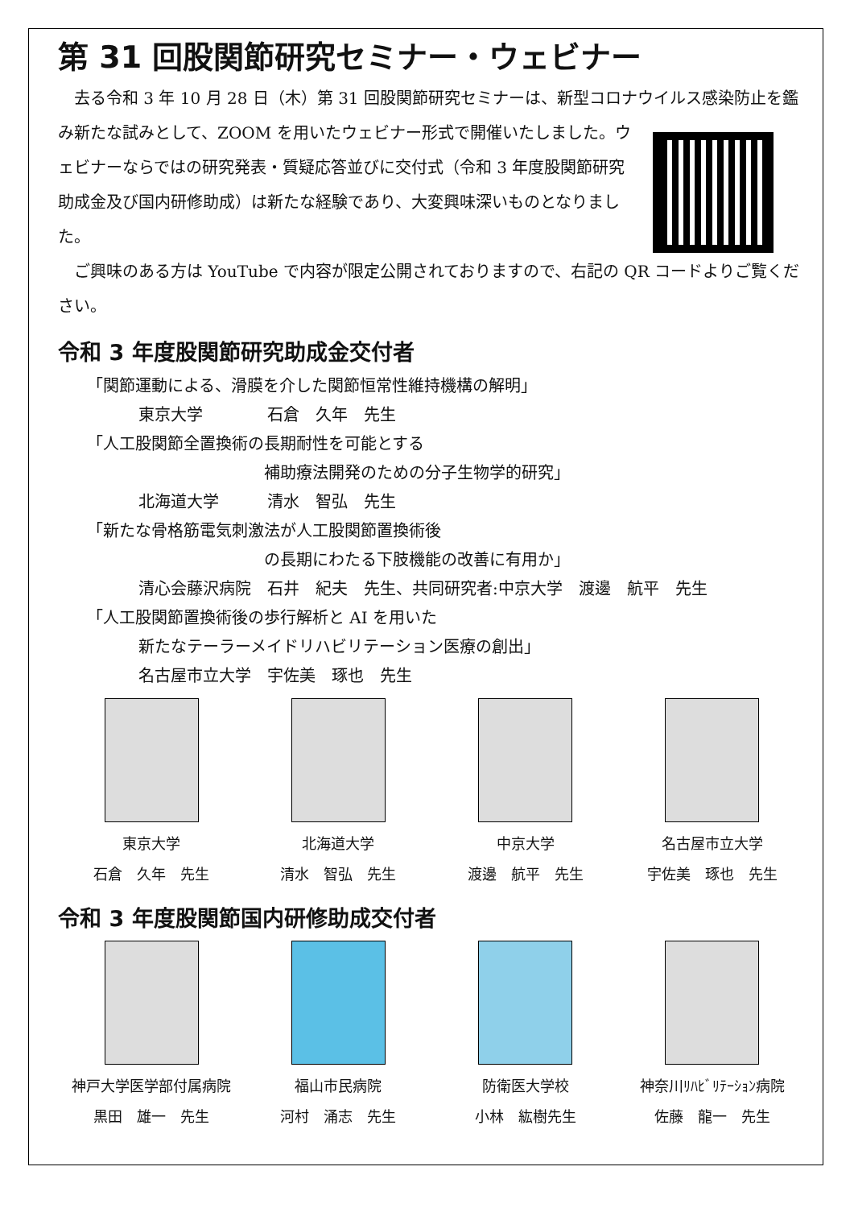第 31 回股関節研究セミナー・ウェビナー
　去る令和 3 年 10 月 28 日（木）第 31 回股関節研究セミナーは、新型コロナウイルス感染防止を鑑み新たな試みとして、ZOOM を用いたウェビナー形式で開催いたしました。 ウェビナーならではの研究発表・質疑応答並びに交付式（令和 3 年度股関節研究助成金及び国内研修助成）は新たな経験であり、大変興味深いものとなりました。
　ご興味のある方は YouTube で内容が限定公開されておりますので、右記の QR コードよりご覧ください。
令和 3 年度股関節研究助成金交付者
「関節運動による、滑膜を介した関節恒常性維持機構の解明」
東京大学　　　　石倉　久年　先生
「人工股関節全置換術の長期耐性を可能とする
補助療法開発のための分子生物学的研究」
北海道大学　　　清水　智弘　先生
「新たな骨格筋電気刺激法が人工股関節置換術後
の長期にわたる下肢機能の改善に有用か」
清心会藤沢病院　石井　紀夫　先生、共同研究者:中京大学　渡邊　航平　先生
「人工股関節置換術後の歩行解析と AI を用いた
新たなテーラーメイドリハビリテーション医療の創出」
名古屋市立大学　宇佐美　琢也　先生
東京大学
石倉　久年　先生
北海道大学
清水　智弘　先生
中京大学
渡邊　航平　先生
名古屋市立大学
宇佐美　琢也　先生
令和 3 年度股関節国内研修助成交付者
神戸大学医学部付属病院
黒田　雄一　先生
福山市民病院
河村　涌志　先生
防衛医大学校
小林　紘樹先生
神奈川ﾘﾊﾋﾞﾘﾃｰｼｮﾝ病院
佐藤　龍一　先生